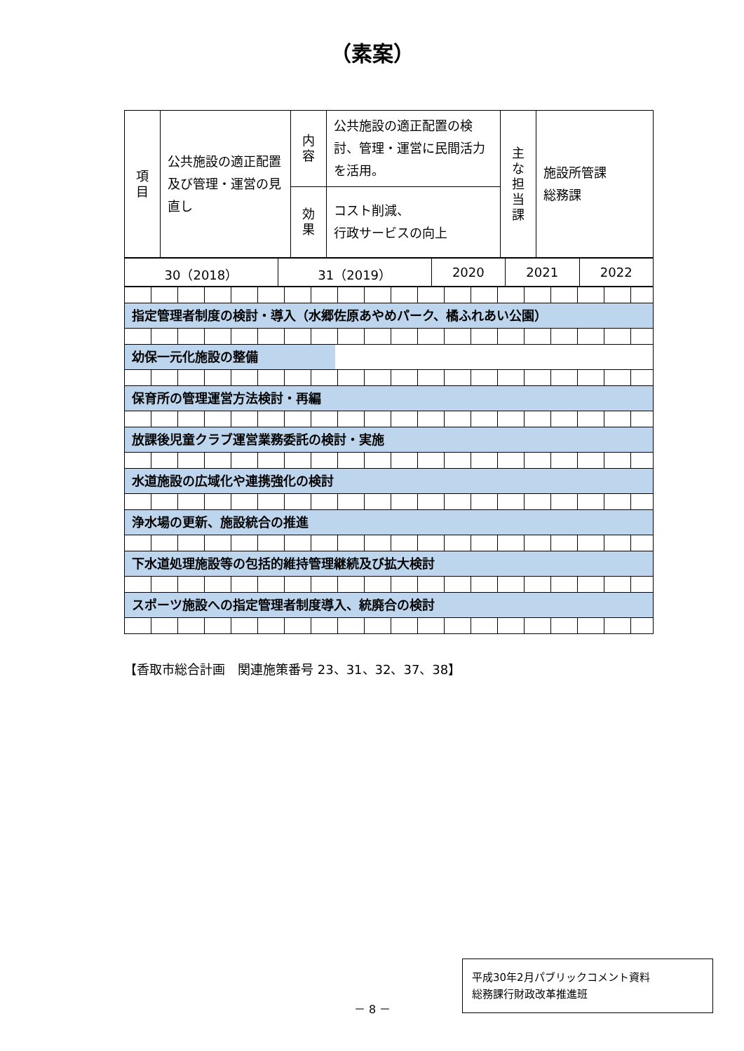（素案）
| 項 目 | 公共施設の適正配置及び管理・運営の見直し | 内 容 | 公共施設の適正配置の検討、管理・運営に民間活力を活用。 | 主 な 担 当 課 | 施設所管課 総務課 |
| | | 効 果 | コスト削減、 行政サービスの向上 | | |
| 30（2018） | 31（2019） | 2020 | 2021 | 2022 |
指定管理者制度の検討・導入（水郷佐原あやめパーク、橘ふれあい公園）
幼保一元化施設の整備
保育所の管理運営方法検討・再編
放課後児童クラブ運営業務委託の検討・実施
水道施設の広域化や連携強化の検討
浄水場の更新、施設統合の推進
下水道処理施設等の包括的維持管理継続及び拡大検討
スポーツ施設への指定管理者制度導入、統廃合の検討
【香取市総合計画　関連施策番号 23、31、32、37、38】
－ 8 －
平成30年2月パブリックコメント資料
総務課行財政改革推進班